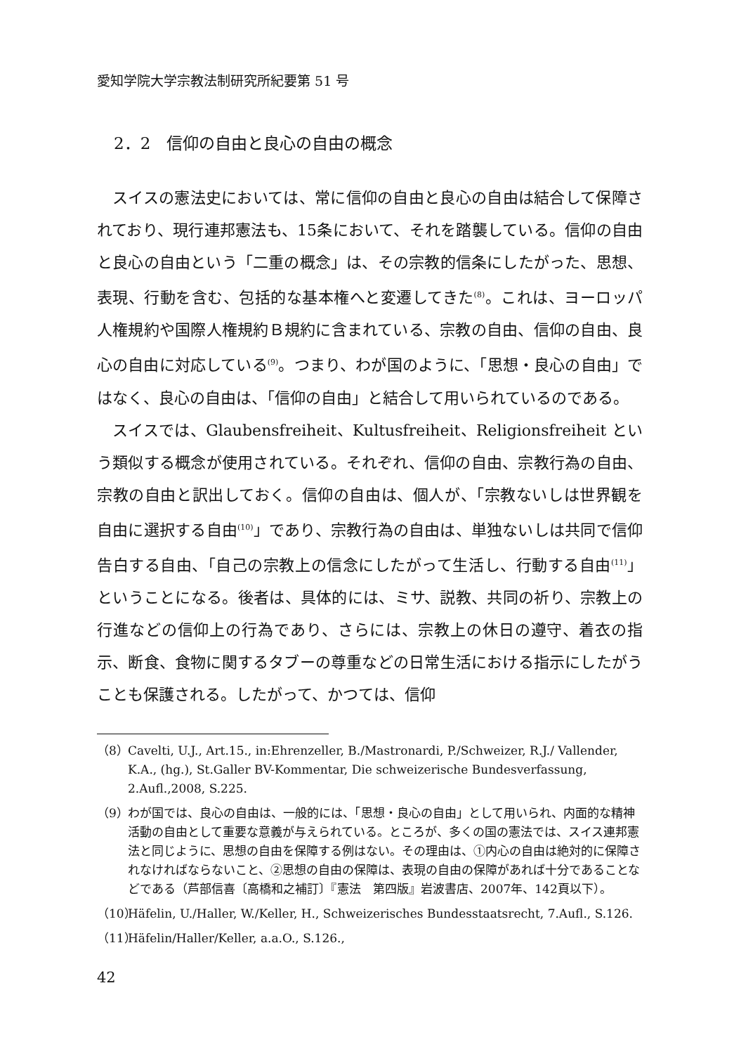愛知学院大学宗教法制研究所紀要第 51 号
2．2　信仰の自由と良心の自由の概念
スイスの憲法史においては、常に信仰の自由と良心の自由は結合して保障されており、現行連邦憲法も、15条において、それを踏襲している。信仰の自由と良心の自由という「二重の概念」は、その宗教的信条にしたがった、思想、表現、行動を含む、包括的な基本権へと変遷してきた<sup>(8)</sup>。これは、ヨーロッパ人権規約や国際人権規約Ｂ規約に含まれている、宗教の自由、信仰の自由、良心の自由に対応している<sup>(9)</sup>。つまり、わが国のように、「思想・良心の自由」ではなく、良心の自由は、「信仰の自由」と結合して用いられているのである。
スイスでは、Glaubensfreiheit、Kultusfreiheit、Religionsfreiheit という類似する概念が使用されている。それぞれ、信仰の自由、宗教行為の自由、宗教の自由と訳出しておく。信仰の自由は、個人が、「宗教ないしは世界観を自由に選択する自由<sup>(10)</sup>」であり、宗教行為の自由は、単独ないしは共同で信仰告白する自由、「自己の宗教上の信念にしたがって生活し、行動する自由<sup>(11)</sup>」ということになる。後者は、具体的には、ミサ、説教、共同の祈り、宗教上の行進などの信仰上の行為であり、さらには、宗教上の休日の遵守、着衣の指示、断食、食物に関するタブーの尊重などの日常生活における指示にしたがうことも保護される。したがって、かつては、信仰
（8） Cavelti, U.J., Art.15., in:Ehrenzeller, B./Mastronardi, P./Schweizer, R.J./ Vallender, K.A., (hg.), St.Galler BV-Kommentar, Die schweizerische Bundesverfassung, 2.Aufl.,2008, S.225.
（9） わが国では、良心の自由は、一般的には、「思想・良心の自由」として用いられ、内面的な精神活動の自由として重要な意義が与えられている。ところが、多くの国の憲法では、スイス連邦憲法と同じように、思想の自由を保障する例はない。その理由は、①内心の自由は絶対的に保障されなければならないこと、②思想の自由の保障は、表現の自由の保障があれば十分であることなどである（芦部信喜〔高橋和之補訂〕『憲法　第四版』岩波書店、2007年、142頁以下）。
（10） Häfelin, U./Haller, W./Keller, H., Schweizerisches Bundesstaatsrecht, 7.Aufl., S.126.
（11） Häfelin/Haller/Keller, a.a.O., S.126.,
42